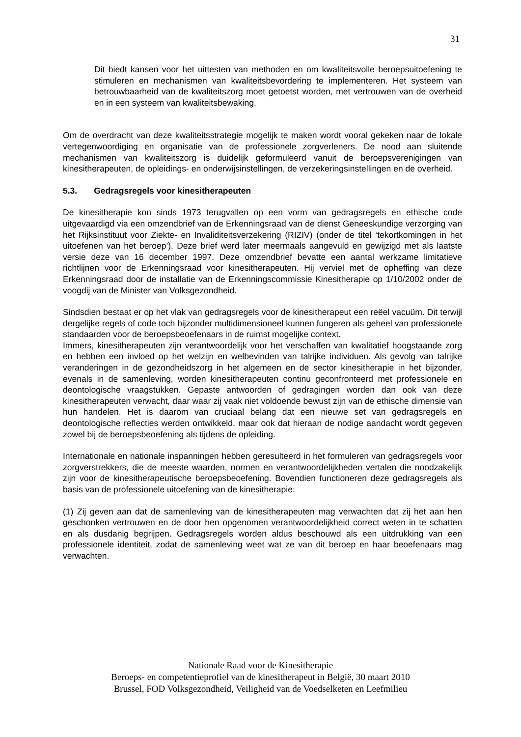31
Dit biedt kansen voor het uittesten van methoden en om kwaliteitsvolle beroepsuitoefening te stimuleren en mechanismen van kwaliteitsbevordering te implementeren. Het systeem van betrouwbaarheid van de kwaliteitszorg moet getoetst worden, met vertrouwen van de overheid en in een systeem van kwaliteitsbewaking.
Om de overdracht van deze kwaliteitsstrategie mogelijk te maken wordt vooral gekeken naar de lokale vertegenwoordiging en organisatie van de professionele zorgverleners. De nood aan sluitende mechanismen van kwaliteitszorg is duidelijk geformuleerd vanuit de beroepsverenigingen van kinesitherapeuten, de opleidings- en onderwijsinstellingen, de verzekeringsinstellingen en de overheid.
5.3. Gedragsregels voor kinesitherapeuten
De kinesitherapie kon sinds 1973 terugvallen op een vorm van gedragsregels en ethische code uitgevaardigd via een omzendbrief van de Erkenningsraad van de dienst Geneeskundige verzorging van het Rijksinstituut voor Ziekte- en Invaliditeitsverzekering (RIZIV) (onder de titel ‘tekortkomingen in het uitoefenen van het beroep’). Deze brief werd later meermaals aangevuld en gewijzigd met als laatste versie deze van 16 december 1997. Deze omzendbrief bevatte een aantal werkzame limitatieve richtlijnen voor de Erkenningsraad voor kinesitherapeuten. Hij verviel met de opheffing van deze Erkenningsraad door de installatie van de Erkenningscommissie Kinesitherapie op 1/10/2002 onder de voogdij van de Minister van Volksgezondheid.
Sindsdien bestaat er op het vlak van gedragsregels voor de kinesitherapeut een reëel vacuüm. Dit terwijl dergelijke regels of code toch bijzonder multidimensioneel kunnen fungeren als geheel van professionele standaarden voor de beroepsbeoefenaars in de ruimst mogelijke context.
Immers, kinesitherapeuten zijn verantwoordelijk voor het verschaffen van kwalitatief hoogstaande zorg en hebben een invloed op het welzijn en welbevinden van talrijke individuen. Als gevolg van talrijke veranderingen in de gezondheidszorg in het algemeen en de sector kinesitherapie in het bijzonder, evenals in de samenleving, worden kinesitherapeuten continu geconfronteerd met professionele en deontologische vraagstukken. Gepaste antwoorden of gedragingen worden dan ook van deze kinesitherapeuten verwacht, daar waar zij vaak niet voldoende bewust zijn van de ethische dimensie van hun handelen. Het is daarom van cruciaal belang dat een nieuwe set van gedragsregels en deontologische reflecties werden ontwikkeld, maar ook dat hieraan de nodige aandacht wordt gegeven zowel bij de beroepsbeoefening als tijdens de opleiding.
Internationale en nationale inspanningen hebben geresulteerd in het formuleren van gedragsregels voor zorgverstrekkers, die de meeste waarden, normen en verantwoordelijkheden vertalen die noodzakelijk zijn voor de kinesitherapeutische beroepsbeoefening. Bovendien functioneren deze gedragsregels als basis van de professionele uitoefening van de kinesitherapie:
(1) Zij geven aan dat de samenleving van de kinesitherapeuten mag verwachten dat zij het aan hen geschonken vertrouwen en de door hen opgenomen verantwoordelijkheid correct weten in te schatten en als dusdanig begrijpen. Gedragsregels worden aldus beschouwd als een uitdrukking van een professionele identiteit, zodat de samenleving weet wat ze van dit beroep en haar beoefenaars mag verwachten.
Nationale Raad voor de Kinesitherapie
Beroeps- en competentieprofiel van de kinesitherapeut in België, 30 maart 2010
Brussel, FOD Volksgezondheid, Veiligheid van de Voedselketen en Leefmilieu